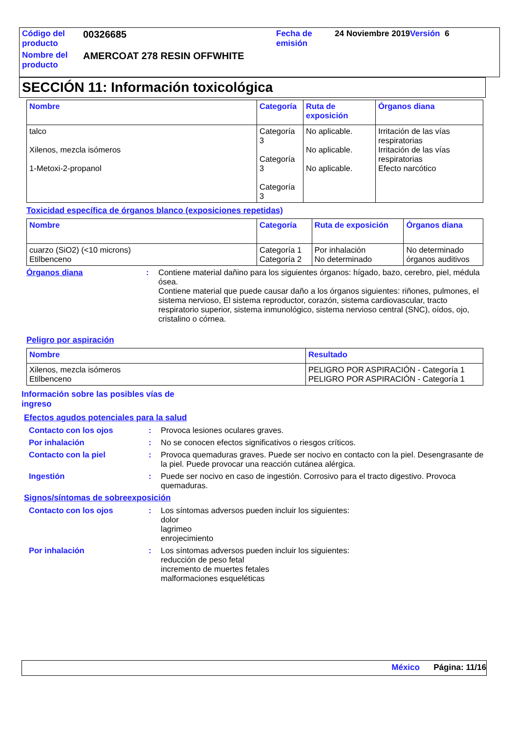| Código del producto | 00326685 | Fecha de emisión | 24 Noviembre 2019 Versión 6 |
| Nombre del producto | AMERCOAT 278 RESIN OFFWHITE | | |
SECCIÓN 11: Información toxicológica
| Nombre | Categoría | Ruta de exposición | Órganos diana |
| --- | --- | --- | --- |
| talco Xilenos, mezcla isómeros 1-Metoxi-2-propanol | Categoría 3 Categoría 3 Categoría 3 | No aplicable. No aplicable. No aplicable. | Irritación de las vías respiratorias Irritación de las vías respiratorias Efecto narcótico |
Toxicidad específica de órganos blanco (exposiciones repetidas)
| Nombre | Categoría | Ruta de exposición | Órganos diana |
| --- | --- | --- | --- |
| cuarzo (SiO2) (<10 microns) Etilbenceno | Categoría 1 Categoría 2 | Por inhalación No determinado | No determinado órganos auditivos |
Órganos diana : Contiene material dañino para los siguientes órganos: hígado, bazo, cerebro, piel, médula ósea.
Contiene material que puede causar daño a los órganos siguientes: riñones, pulmones, el sistema nervioso, El sistema reproductor, corazón, sistema cardiovascular, tracto respiratorio superior, sistema inmunológico, sistema nervioso central (SNC), oídos, ojo, cristalino o córnea.
Peligro por aspiración
| Nombre | Resultado |
| --- | --- |
| Xilenos, mezcla isómeros Etilbenceno | PELIGRO POR ASPIRACIÓN - Categoría 1 PELIGRO POR ASPIRACIÓN - Categoría 1 |
Información sobre las posibles vías de ingreso
Efectos agudos potenciales para la salud
Contacto con los ojos : Provoca lesiones oculares graves.
Por inhalación : No se conocen efectos significativos o riesgos críticos.
Contacto con la piel : Provoca quemaduras graves. Puede ser nocivo en contacto con la piel. Desengrasante de la piel. Puede provocar una reacción cutánea alérgica.
Ingestión : Puede ser nocivo en caso de ingestión. Corrosivo para el tracto digestivo. Provoca quemaduras.
Signos/síntomas de sobreexposición
Contacto con los ojos : Los síntomas adversos pueden incluir los siguientes:
dolor
lagrimeo
enrojecimiento
Por inhalación : Los síntomas adversos pueden incluir los siguientes:
reducción de peso fetal
incremento de muertes fetales
malformaciones esqueléticas
México Página: 11/16